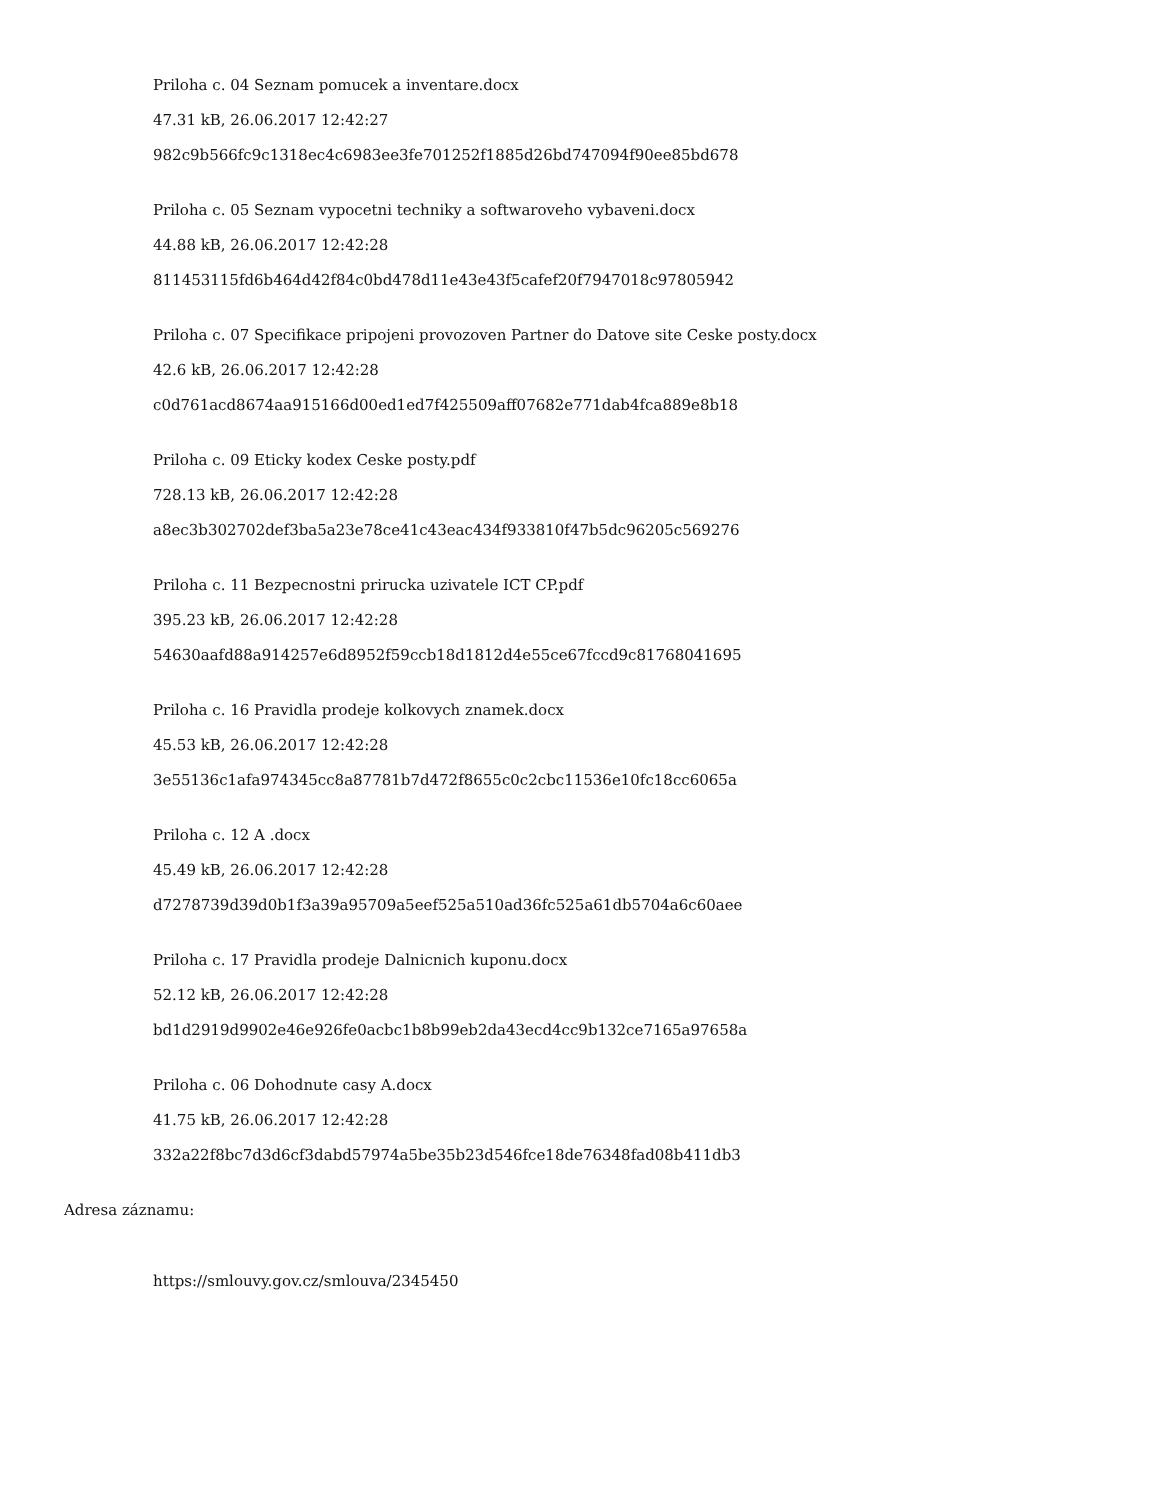Priloha c. 04 Seznam pomucek a inventare.docx
47.31 kB, 26.06.2017 12:42:27
982c9b566fc9c1318ec4c6983ee3fe701252f1885d26bd747094f90ee85bd678
Priloha c. 05 Seznam vypocetni techniky a softwaroveho vybaveni.docx
44.88 kB, 26.06.2017 12:42:28
811453115fd6b464d42f84c0bd478d11e43e43f5cafef20f7947018c97805942
Priloha c. 07 Specifikace pripojeni provozoven Partner do Datove site Ceske posty.docx
42.6 kB, 26.06.2017 12:42:28
c0d761acd8674aa915166d00ed1ed7f425509aff07682e771dab4fca889e8b18
Priloha c. 09 Eticky kodex Ceske posty.pdf
728.13 kB, 26.06.2017 12:42:28
a8ec3b302702def3ba5a23e78ce41c43eac434f933810f47b5dc96205c569276
Priloha c. 11 Bezpecnostni prirucka uzivatele ICT CP.pdf
395.23 kB, 26.06.2017 12:42:28
54630aafd88a914257e6d8952f59ccb18d1812d4e55ce67fccd9c81768041695
Priloha c. 16 Pravidla prodeje kolkovych znamek.docx
45.53 kB, 26.06.2017 12:42:28
3e55136c1afa974345cc8a87781b7d472f8655c0c2cbc11536e10fc18cc6065a
Priloha c. 12 A .docx
45.49 kB, 26.06.2017 12:42:28
d7278739d39d0b1f3a39a95709a5eef525a510ad36fc525a61db5704a6c60aee
Priloha c. 17 Pravidla prodeje Dalnicnich kuponu.docx
52.12 kB, 26.06.2017 12:42:28
bd1d2919d9902e46e926fe0acbc1b8b99eb2da43ecd4cc9b132ce7165a97658a
Priloha c. 06 Dohodnute casy A.docx
41.75 kB, 26.06.2017 12:42:28
332a22f8bc7d3d6cf3dabd57974a5be35b23d546fce18de76348fad08b411db3
Adresa záznamu:
https://smlouvy.gov.cz/smlouva/2345450